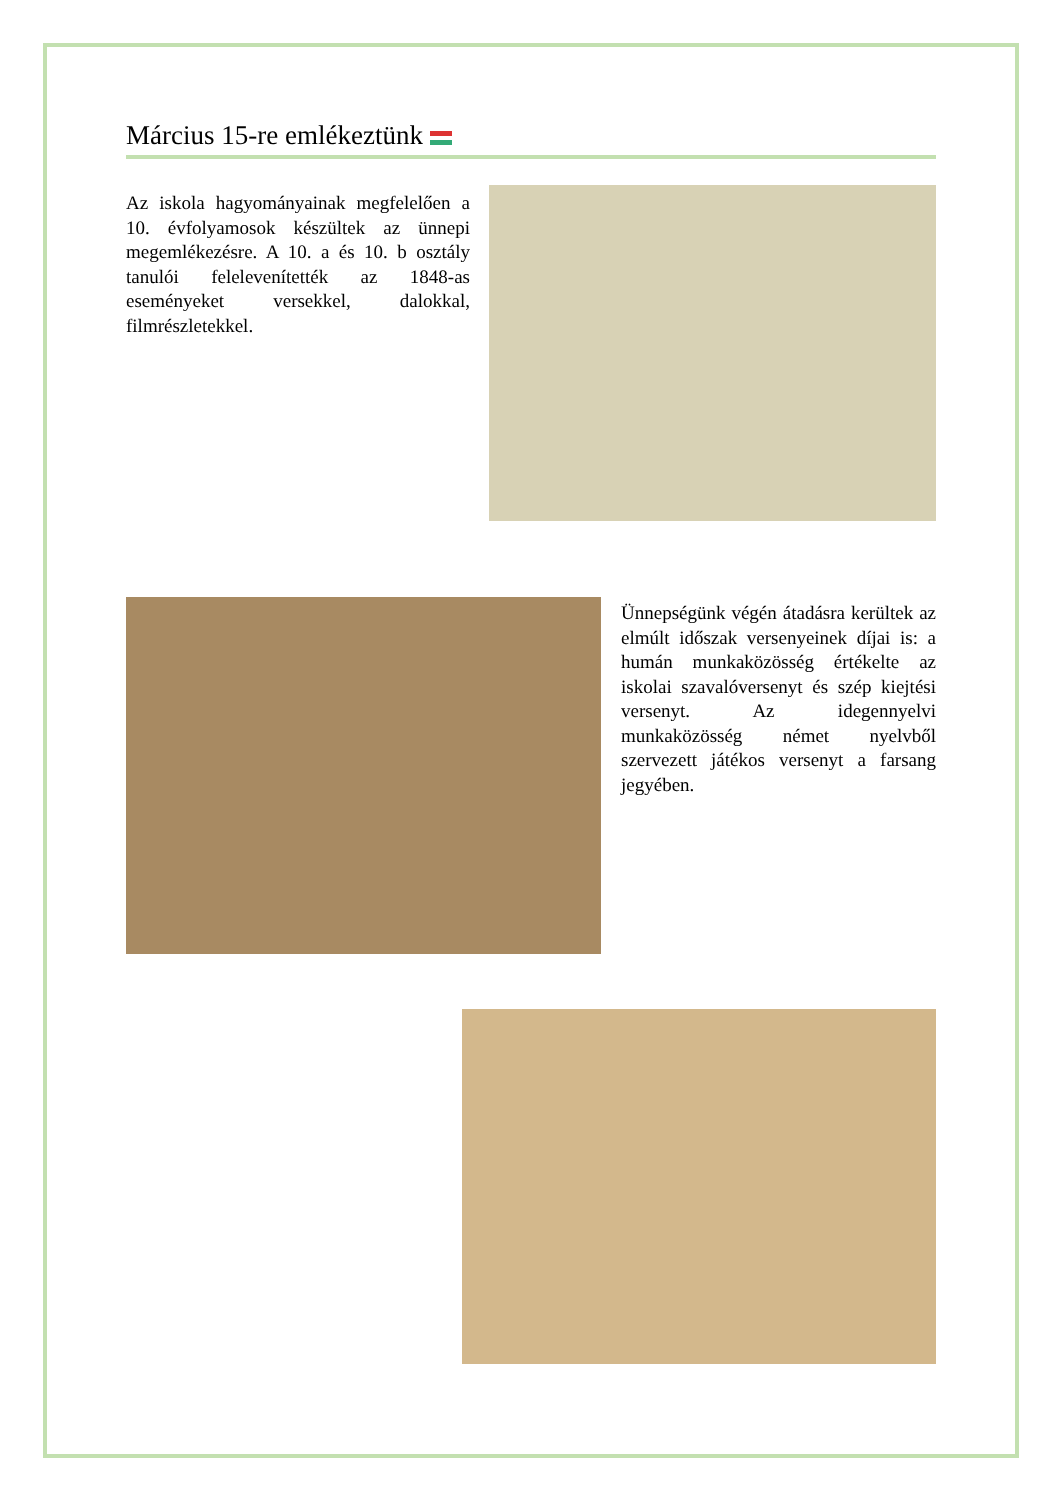Március 15-re emlékeztünk
Az iskola hagyományainak megfelelően a 10. évfolyamosok készültek az ünnepi megemlékezésre. A 10. a és 10. b osztály tanulói felelevenítették az 1848-as eseményeket versekkel, dalokkal, filmrészletekkel.
Ünnepségünk végén átadásra kerültek az elmúlt időszak versenyeinek díjai is: a humán munkaközösség értékelte az iskolai szavalóversenyt és szép kiejtési versenyt. Az idegennyelvi munkaközösség német nyelvből szervezett játékos versenyt a farsang jegyében.